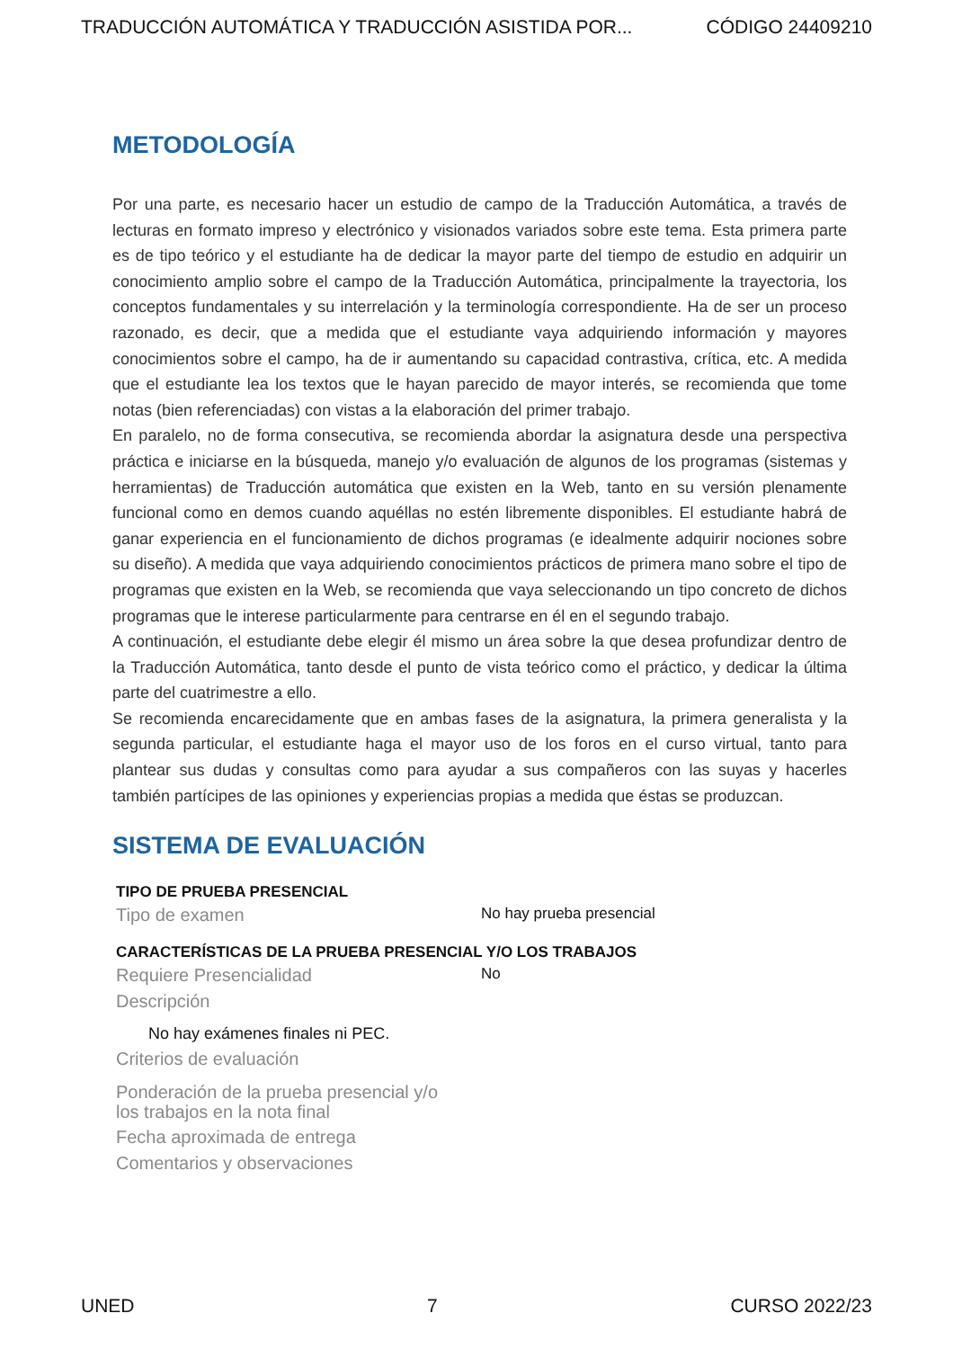TRADUCCIÓN AUTOMÁTICA Y TRADUCCIÓN ASISTIDA POR... CÓDIGO 24409210
METODOLOGÍA
Por una parte, es necesario hacer un estudio de campo de la Traducción Automática, a través de lecturas en formato impreso y electrónico y visionados variados sobre este tema. Esta primera parte es de tipo teórico y el estudiante ha de dedicar la mayor parte del tiempo de estudio en adquirir un conocimiento amplio sobre el campo de la Traducción Automática, principalmente la trayectoria, los conceptos fundamentales y su interrelación y la terminología correspondiente. Ha de ser un proceso razonado, es decir, que a medida que el estudiante vaya adquiriendo información y mayores conocimientos sobre el campo, ha de ir aumentando su capacidad contrastiva, crítica, etc. A medida que el estudiante lea los textos que le hayan parecido de mayor interés, se recomienda que tome notas (bien referenciadas) con vistas a la elaboración del primer trabajo.
En paralelo, no de forma consecutiva, se recomienda abordar la asignatura desde una perspectiva práctica e iniciarse en la búsqueda, manejo y/o evaluación de algunos de los programas (sistemas y herramientas) de Traducción automática que existen en la Web, tanto en su versión plenamente funcional como en demos cuando aquéllas no estén libremente disponibles. El estudiante habrá de ganar experiencia en el funcionamiento de dichos programas (e idealmente adquirir nociones sobre su diseño). A medida que vaya adquiriendo conocimientos prácticos de primera mano sobre el tipo de programas que existen en la Web, se recomienda que vaya seleccionando un tipo concreto de dichos programas que le interese particularmente para centrarse en él en el segundo trabajo.
A continuación, el estudiante debe elegir él mismo un área sobre la que desea profundizar dentro de la Traducción Automática, tanto desde el punto de vista teórico como el práctico, y dedicar la última parte del cuatrimestre a ello.
Se recomienda encarecidamente que en ambas fases de la asignatura, la primera generalista y la segunda particular, el estudiante haga el mayor uso de los foros en el curso virtual, tanto para plantear sus dudas y consultas como para ayudar a sus compañeros con las suyas y hacerles también partícipes de las opiniones y experiencias propias a medida que éstas se produzcan.
SISTEMA DE EVALUACIÓN
TIPO DE PRUEBA PRESENCIAL
Tipo de examen No hay prueba presencial
CARACTERÍSTICAS DE LA PRUEBA PRESENCIAL Y/O LOS TRABAJOS
Requiere Presencialidad No
Descripción
No hay exámenes finales ni PEC.
Criterios de evaluación
Ponderación de la prueba presencial y/o
los trabajos en la nota final
Fecha aproximada de entrega
Comentarios y observaciones
UNED 7 CURSO 2022/23